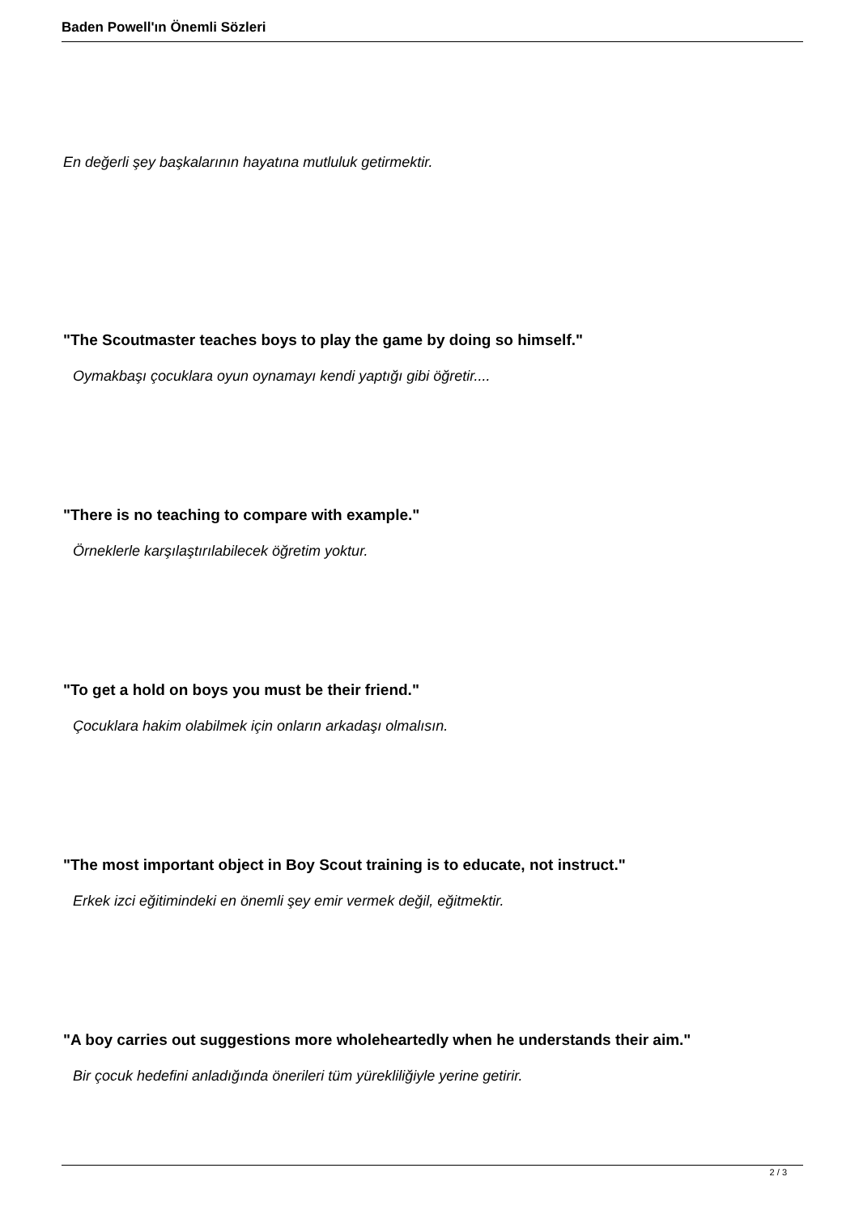Baden Powell'ın Önemli Sözleri
En değerli şey başkalarının hayatına mutluluk getirmektir.
"The Scoutmaster teaches boys to play the game by doing so himself."
Oymakbaşı çocuklara oyun oynamayı kendi yaptığı gibi öğretir....
"There is no teaching to compare with example."
Örneklerle karşılaştırılabilecek öğretim yoktur.
"To get a hold on boys you must be their friend."
Çocuklara hakim olabilmek için onların arkadaşı olmalısın.
"The most important object in Boy Scout training is to educate, not instruct."
Erkek izci eğitimindeki en önemli şey emir vermek değil, eğitmektir.
"A boy carries out suggestions more wholeheartedly when he understands their aim."
Bir çocuk hedefini anladığında önerileri tüm yürekliliğiyle yerine getirir.
2 / 3